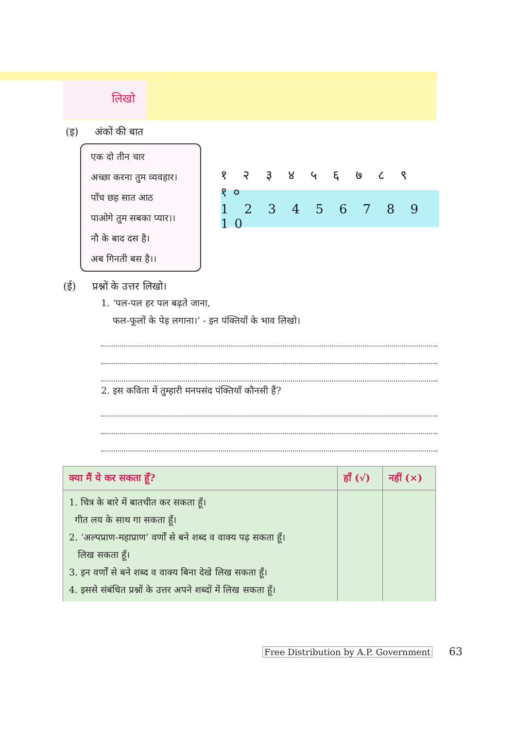लिखो
(इ) अंकों की बात
एक दो तीन चार
अच्छा करना तुम व्यवहार।
पाँच छह सात आठ
पाओगे तुम सबका प्यार।।
नौ के बाद दस है।
अब गिनती बस है।।
१ २ ३ ४ ५ ६ ७ ८ ९ १०
1 2 3 4 5 6 7 8 9 10
(ई) प्रश्नों के उत्तर लिखो।
1. ‘पल-पल हर पल बढ़ते जाना,
फल-फूलों के पेड़ लगाना।’ - इन पंक्तियों के भाव लिखो।
2. इस कविता में तुम्हारी मनपसंद पंक्तियाँ कौनसी हैं?
| क्या मैं ये कर सकता हूँ? | हाँ (√) | नहीं (×) |
| --- | --- | --- |
| 1. चित्र के बारे में बातचीत कर सकता हूँ। गीत लय के साथ गा सकता हूँ। 2. ‘अल्पप्राण-महाप्राण’ वर्णों से बने शब्द व वाक्य पढ़ सकता हूँ। लिख सकता हूँ। 3. इन वर्णों से बने शब्द व वाक्य बिना देखे लिख सकता हूँ। 4. इससे संबंधित प्रश्नों के उत्तर अपने शब्दों में लिख सकता हूँ। | | |
Free Distribution by A.P. Government 63